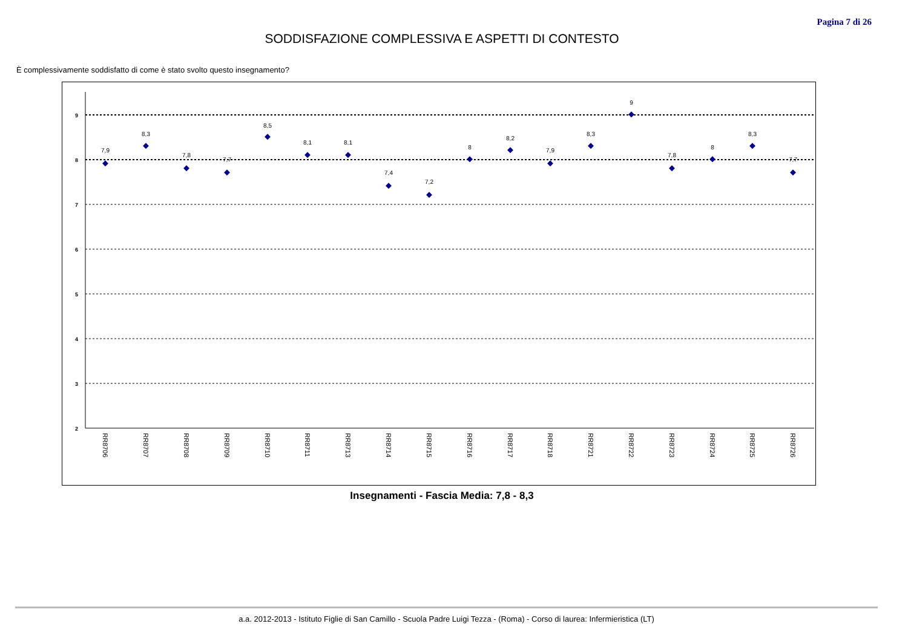Pagina 7 di 26
SODDISFAZIONE COMPLESSIVA E ASPETTI DI CONTESTO
È complessivamente soddisfatto di come è stato svolto questo insegnamento?
9
8
7
6
5
4
3
2
7,9
8,3
7,8
7,7
8,5
8,1
8,1
7,4
7,2
8
8,2
7,9
8,3
9
7,8
8
8,3
7,7
RR8706
RR8707
RR8708
RR8709
RR8710
RR8711
RR8713
RR8714
RR8715
RR8716
RR8717
RR8718
RR8721
RR8722
RR8723
RR8724
RR8725
RR8726
Insegnamenti - Fascia Media: 7,8 - 8,3
a.a. 2012-2013 - Istituto Figlie di San Camillo - Scuola Padre Luigi Tezza - (Roma) - Corso di laurea: Infermieristica (LT)